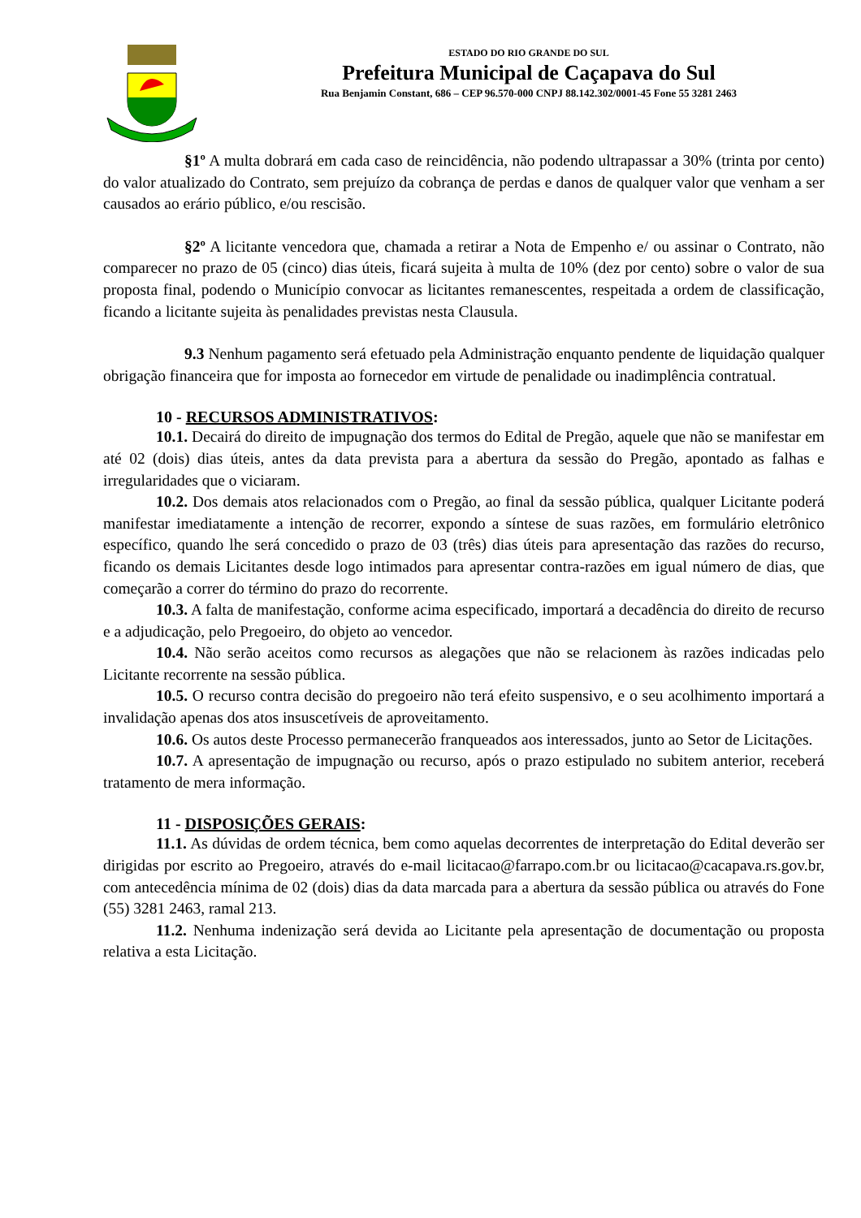ESTADO DO RIO GRANDE DO SUL
Prefeitura Municipal de Caçapava do Sul
Rua Benjamin Constant, 686 – CEP 96.570-000 CNPJ 88.142.302/0001-45 Fone 55 3281 2463
§1º A multa dobrará em cada caso de reincidência, não podendo ultrapassar a 30% (trinta por cento) do valor atualizado do Contrato, sem prejuízo da cobrança de perdas e danos de qualquer valor que venham a ser causados ao erário público, e/ou rescisão.
§2º A licitante vencedora que, chamada a retirar a Nota de Empenho e/ ou assinar o Contrato, não comparecer no prazo de 05 (cinco) dias úteis, ficará sujeita à multa de 10% (dez por cento) sobre o valor de sua proposta final, podendo o Município convocar as licitantes remanescentes, respeitada a ordem de classificação, ficando a licitante sujeita às penalidades previstas nesta Clausula.
9.3 Nenhum pagamento será efetuado pela Administração enquanto pendente de liquidação qualquer obrigação financeira que for imposta ao fornecedor em virtude de penalidade ou inadimplência contratual.
10 - RECURSOS ADMINISTRATIVOS:
10.1. Decairá do direito de impugnação dos termos do Edital de Pregão, aquele que não se manifestar em até 02 (dois) dias úteis, antes da data prevista para a abertura da sessão do Pregão, apontado as falhas e irregularidades que o viciaram.
10.2. Dos demais atos relacionados com o Pregão, ao final da sessão pública, qualquer Licitante poderá manifestar imediatamente a intenção de recorrer, expondo a síntese de suas razões, em formulário eletrônico específico, quando lhe será concedido o prazo de 03 (três) dias úteis para apresentação das razões do recurso, ficando os demais Licitantes desde logo intimados para apresentar contra-razões em igual número de dias, que começarão a correr do término do prazo do recorrente.
10.3. A falta de manifestação, conforme acima especificado, importará a decadência do direito de recurso e a adjudicação, pelo Pregoeiro, do objeto ao vencedor.
10.4. Não serão aceitos como recursos as alegações que não se relacionem às razões indicadas pelo Licitante recorrente na sessão pública.
10.5. O recurso contra decisão do pregoeiro não terá efeito suspensivo, e o seu acolhimento importará a invalidação apenas dos atos insuscetíveis de aproveitamento.
10.6. Os autos deste Processo permanecerão franqueados aos interessados, junto ao Setor de Licitações.
10.7. A apresentação de impugnação ou recurso, após o prazo estipulado no subitem anterior, receberá tratamento de mera informação.
11 - DISPOSIÇÕES GERAIS:
11.1. As dúvidas de ordem técnica, bem como aquelas decorrentes de interpretação do Edital deverão ser dirigidas por escrito ao Pregoeiro, através do e-mail licitacao@farrapo.com.br ou licitacao@cacapava.rs.gov.br, com antecedência mínima de 02 (dois) dias da data marcada para a abertura da sessão pública ou através do Fone (55) 3281 2463, ramal 213.
11.2. Nenhuma indenização será devida ao Licitante pela apresentação de documentação ou proposta relativa a esta Licitação.